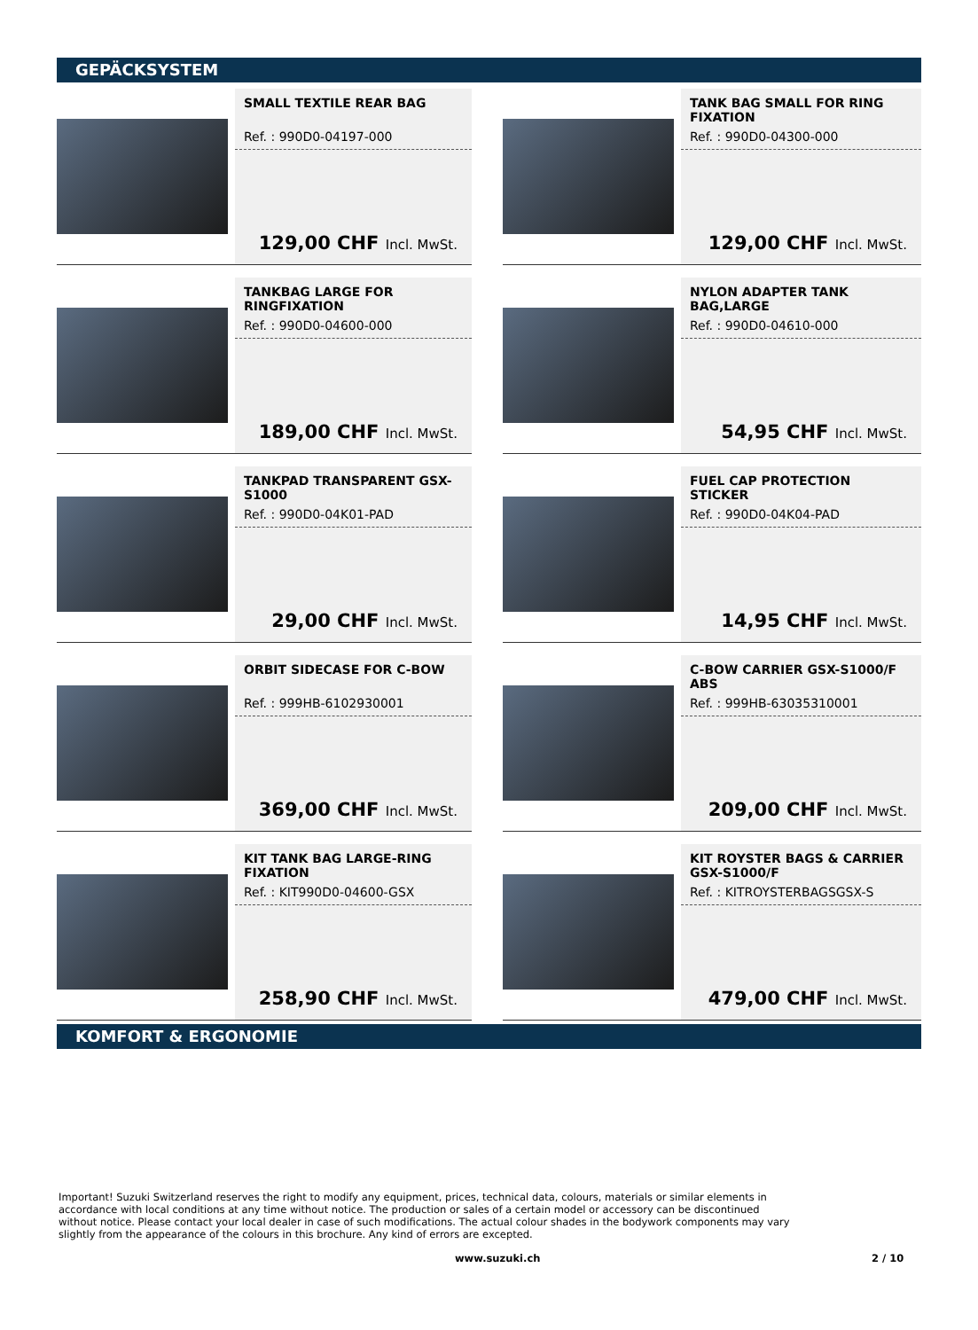GEPÄCKSYSTEM
SMALL TEXTILE REAR BAG
Ref. : 990D0-04197-000
129,00 CHF Incl. MwSt.
TANK BAG SMALL FOR RING FIXATION
Ref. : 990D0-04300-000
129,00 CHF Incl. MwSt.
TANKBAG LARGE FOR RINGFIXATION
Ref. : 990D0-04600-000
189,00 CHF Incl. MwSt.
NYLON ADAPTER TANK BAG,LARGE
Ref. : 990D0-04610-000
54,95 CHF Incl. MwSt.
TANKPAD TRANSPARENT GSX-S1000
Ref. : 990D0-04K01-PAD
29,00 CHF Incl. MwSt.
FUEL CAP PROTECTION STICKER
Ref. : 990D0-04K04-PAD
14,95 CHF Incl. MwSt.
ORBIT SIDECASE FOR C-BOW
Ref. : 999HB-6102930001
369,00 CHF Incl. MwSt.
C-BOW CARRIER GSX-S1000/F ABS
Ref. : 999HB-63035310001
209,00 CHF Incl. MwSt.
KIT TANK BAG LARGE-RING FIXATION
Ref. : KIT990D0-04600-GSX
258,90 CHF Incl. MwSt.
KIT ROYSTER BAGS & CARRIER GSX-S1000/F
Ref. : KITROYSTERBAGSGSX-S
479,00 CHF Incl. MwSt.
KOMFORT & ERGONOMIE
Important! Suzuki Switzerland reserves the right to modify any equipment, prices, technical data, colours, materials or similar elements in accordance with local conditions at any time without notice. The production or sales of a certain model or accessory can be discontinued without notice. Please contact your local dealer in case of such modifications. The actual colour shades in the bodywork components may vary slightly from the appearance of the colours in this brochure. Any kind of errors are excepted.
www.suzuki.ch 2 / 10